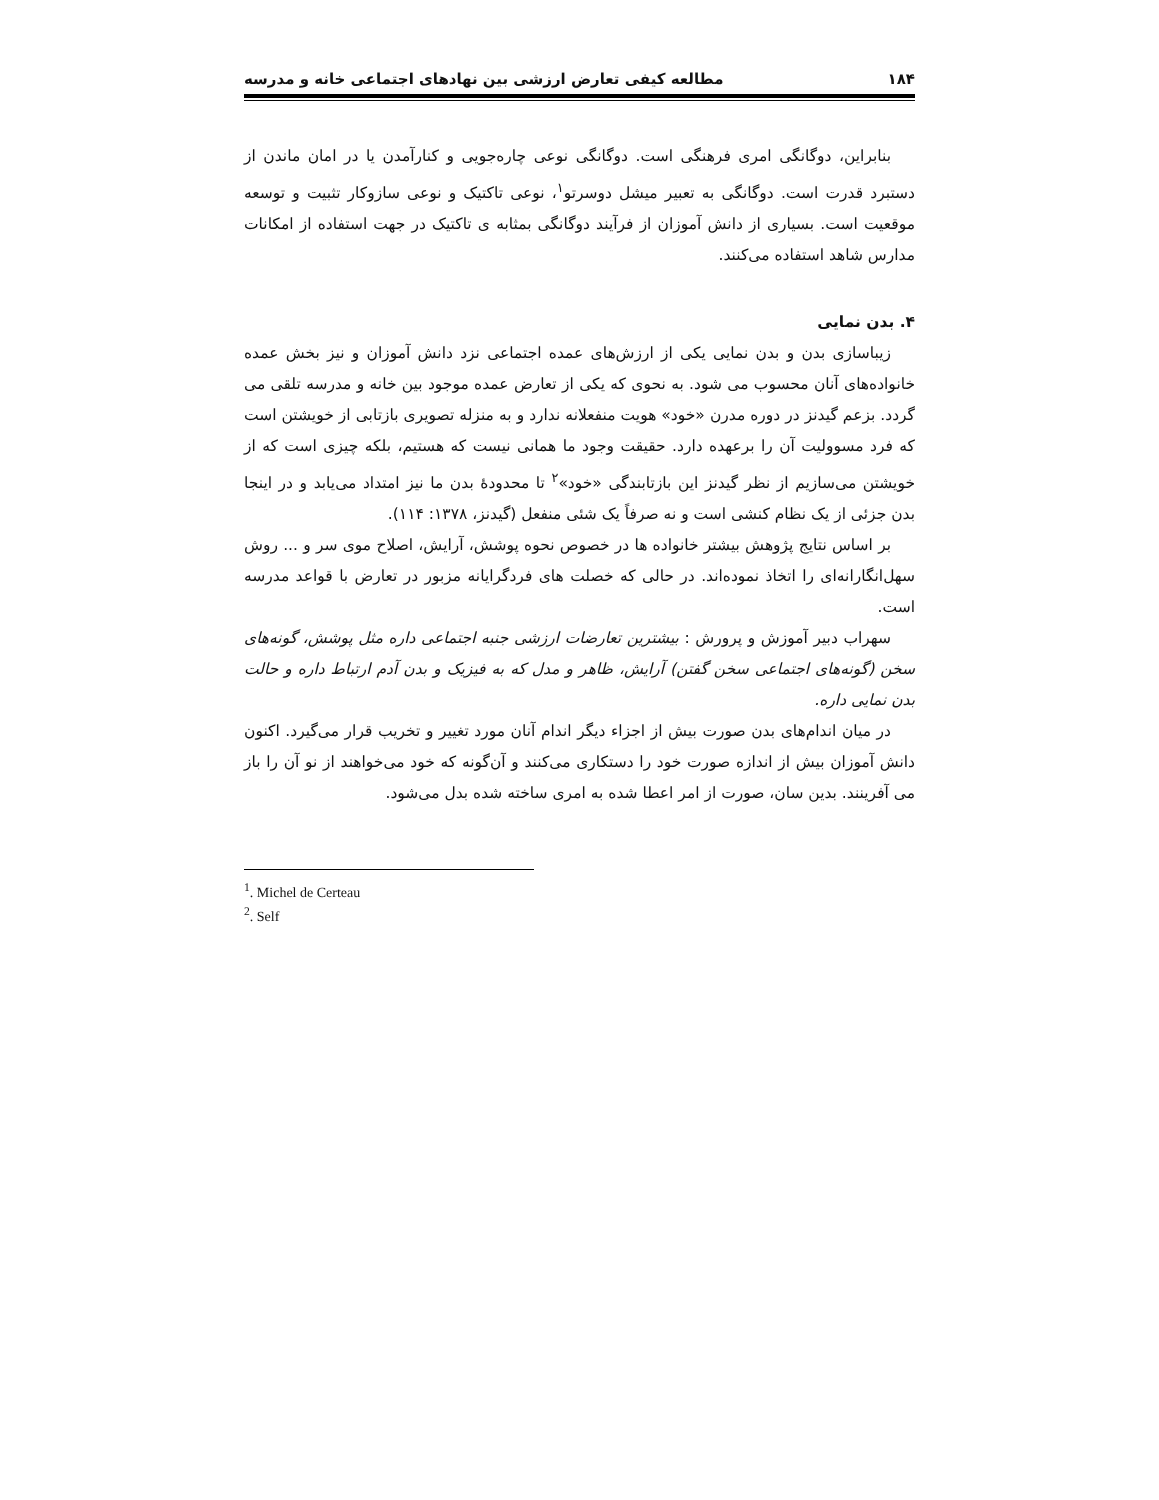۱۸۴ مطالعه کیفی تعارض ارزشی بین نهادهای اجتماعی خانه و مدرسه
بنابراین، دوگانگی امری فرهنگی است. دوگانگی نوعی چاره‌جویی و کنارآمدن یا در امان ماندن از دستبرد قدرت است. دوگانگی به تعبیر میشل دوسرتو<sup>۱</sup>، نوعی تاکتیک و نوعی سازوکار تثبیت و توسعه موقعیت است. بسیاری از دانش آموزان از فرآیند دوگانگی بمثابه ی تاکتیک در جهت استفاده از امکانات مدارس شاهد استفاده می‌کنند.
۴. بدن نمایی
زیباسازی بدن و بدن نمایی یکی از ارزش‌های عمده اجتماعی نزد دانش آموزان و نیز بخش عمده خانواده‌های آنان محسوب می شود. به نحوی که یکی از تعارض عمده موجود بین خانه و مدرسه تلقی می گردد. بزعم گیدنز در دوره مدرن «خود» هویت منفعلانه ندارد و به منزله تصویری بازتابی از خویشتن است که فرد مسوولیت آن را برعهده دارد. حقیقت وجود ما همانی نیست که هستیم، بلکه چیزی است که از خویشتن می‌سازیم از نظر گیدنز این بازتابندگی «خود»<sup>۲</sup> تا محدودهٔ بدن ما نیز امتداد می‌یابد و در اینجا بدن جزئی از یک نظام کنشی است و نه صرفاً یک شئی منفعل (گیدنز، ۱۳۷۸: ۱۱۴).
بر اساس نتایج پژوهش بیشتر خانواده ها در خصوص نحوه پوشش، آرایش، اصلاح موی سر و ... روش سهل‌انگارانه‌ای را اتخاذ نموده‌اند. در حالی که خصلت های فردگرایانه مزبور در تعارض با قواعد مدرسه است.
سهراب دبیر آموزش و پرورش : بیشترین تعارضات ارزشی جنبه اجتماعی داره مثل پوشش، گونه‌های سخن (گونه‌های اجتماعی سخن گفتن) آرایش، ظاهر و مدل که به فیزیک و بدن آدم ارتباط داره و حالت بدن نمایی داره.
در میان اندام‌های بدن صورت بیش از اجزاء دیگر اندام آنان مورد تغییر و تخریب قرار می‌گیرد. اکنون دانش آموزان بیش از اندازه صورت خود را دستکاری می‌کنند و آن‌گونه که خود می‌خواهند از نو آن را باز می آفرینند. بدین سان، صورت از امر اعطا شده به امری ساخته شده بدل می‌شود.
<sup>1</sup>. Michel de Certeau
<sup>2</sup>. Self